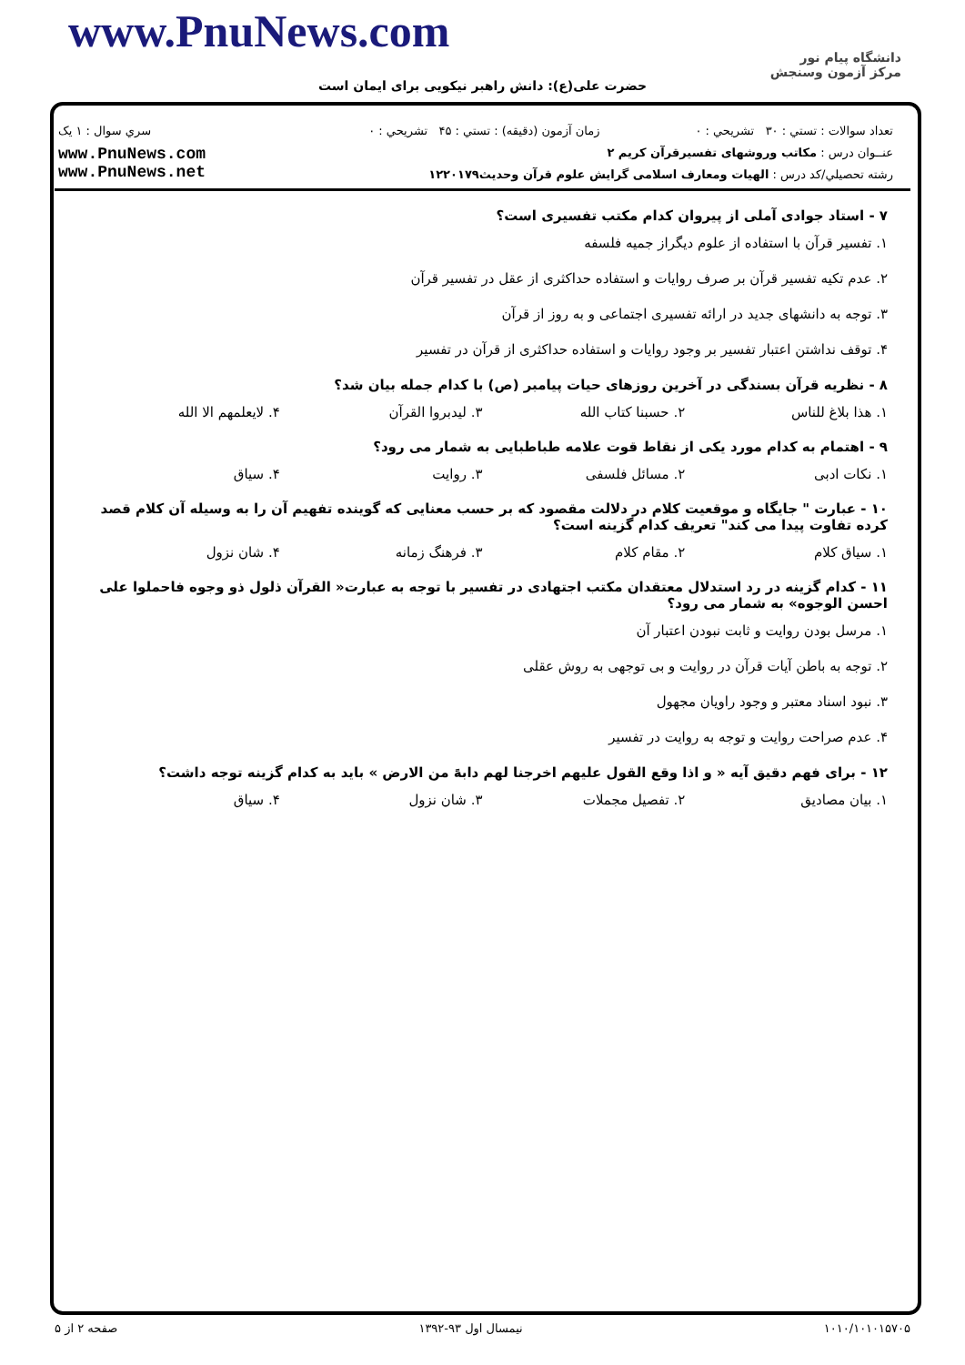www.PnuNews.com
حضرت علی(ع): دانش راهبر نیکویی برای ایمان است
دانشگاه پیام نور
مرکز آزمون وسنجش
| تعداد سوالات : تستي : ۳۰ تشريحي : ۰ | زمان آزمون (دقيقه) : تستي : ۴۵ تشريحي : ۰ | سري سوال : ۱ یک |
| عنــوان درس : مکاتب وروشهای تفسیرقرآن کریم ۲ | | www.PnuNews.com www.PnuNews.net |
| رشته تحصيلي/کد درس : الهیات ومعارف اسلامی گرایش علوم قرآن وحدیث۱۲۲۰۱۷۹ | | |
۷ - استاد جوادی آملی از پیروان کدام مکتب تفسیری است؟
۱. تفسیر قرآن با استفاده از علوم دیگراز جمیه فلسفه
۲. عدم تکیه تفسیر قرآن بر صرف روایات و استفاده حداکثری از عقل در تفسیر قرآن
۳. توجه به دانشهای جدید در ارائه تفسیری اجتماعی و به روز از قرآن
۴. توقف نداشتن اعتبار تفسیر بر وجود روایات و استفاده حداکثری از قرآن در تفسیر
۸ - نظریه قرآن بسندگی در آخرین روزهای حیات پیامبر (ص) با کدام جمله بیان شد؟
۱. هذا بلاغ للناس ۲. حسبنا کتاب الله ۳. لیدبروا القرآن ۴. لایعلمهم الا الله
۹ - اهتمام به کدام مورد یکی از نقاط قوت علامه طباطبایی به شمار می رود؟
۱. نکات ادبی ۲. مسائل فلسفی ۳. روایت ۴. سیاق
۱۰ - عبارت " جایگاه و موقعیت کلام در دلالت مقصود که بر حسب معنایی که گوینده تفهیم آن را به وسیله آن کلام قصد کرده تفاوت پیدا می کند" تعریف کدام گزینه است؟
۱. سیاق کلام ۲. مقام کلام ۳. فرهنگ زمانه ۴. شان نزول
۱۱ - کدام گزینه در رد استدلال معتقدان مکتب اجتهادی در تفسیر با توجه به عبارت« القرآن ذلول ذو وجوه فاحملوا علی احسن الوجوه» به شمار می رود؟
۱. مرسل بودن روایت و ثابت نبودن اعتبار آن
۲. توجه به باطن آیات قرآن در روایت و بی توجهی به روش عقلی
۳. نبود اسناد معتبر و وجود راویان مجهول
۴. عدم صراحت روایت و توجه به روایت در تفسیر
۱۲ - برای فهم دقیق آیه « و اذا وقع القول علیهم اخرجنا لهم دابهً من الارض » باید به کدام گزینه توجه داشت؟
۱. بیان مصادیق ۲. تفصیل مجملات ۳. شان نزول ۴. سیاق
۱۰۱۰/۱۰۱۰۱۵۷۰۵ نیمسال اول ۹۳-۱۳۹۲ صفحه ۲ از ۵